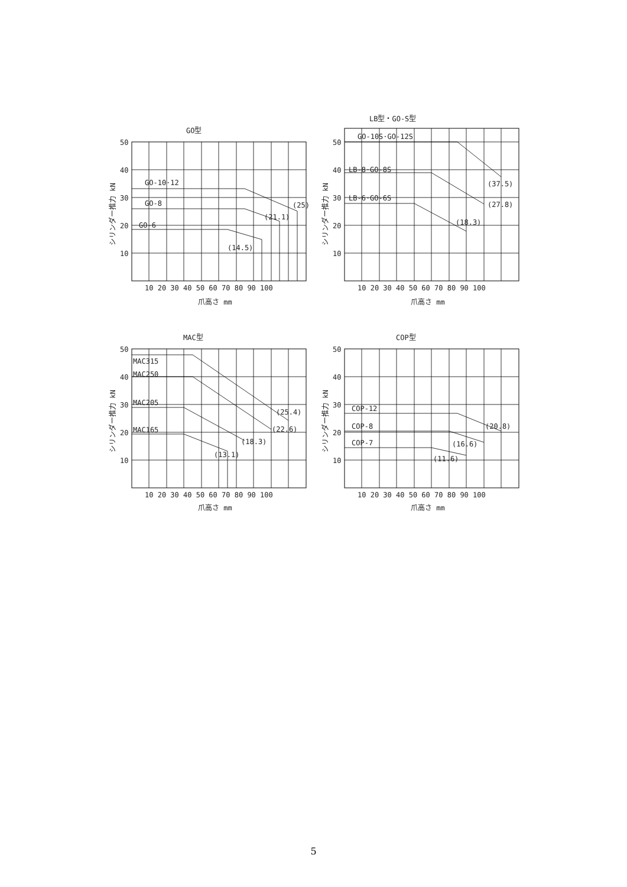GO型
50
40
30
20
10
GO-10·12
GO-8
GO-6
(25)
(21.1)
(14.5)
10 20 30 40 50 60 70 80 90 100
爪高さ mm
シリンダー推力 kN
LB型・GO-S型
50
40
30
20
10
GO-10S·GO-12S
LB-8·GO-8S
LB-6·GO-6S
(37.5)
(27.8)
(18.3)
10 20 30 40 50 60 70 80 90 100
爪高さ mm
シリンダー推力 kN
MAC型
50
40
30
20
10
MAC315
MAC250
MAC205
MAC165
(25.4)
(22.6)
(18.3)
(13.1)
10 20 30 40 50 60 70 80 90 100
爪高さ mm
シリンダー推力 kN
COP型
50
40
30
20
10
COP-12
COP-8
COP-7
(20.8)
(16.6)
(11.6)
10 20 30 40 50 60 70 80 90 100
爪高さ mm
シリンダー推力 kN
5